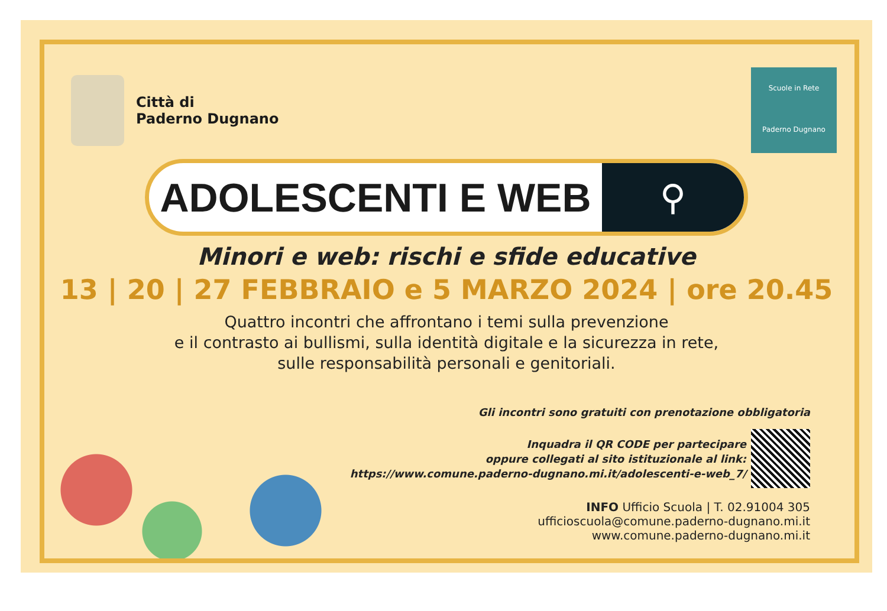Città di
Paderno Dugnano
Scuole in Rete
Paderno Dugnano
ADOLESCENTI E WEB ⚲
Minori e web: rischi e sfide educative
13 | 20 | 27 FEBBRAIO e 5 MARZO 2024 | ore 20.45
Quattro incontri che affrontano i temi sulla prevenzione
e il contrasto ai bullismi, sulla identità digitale e la sicurezza in rete,
sulle responsabilità personali e genitoriali.
Gli incontri sono gratuiti con prenotazione obbligatoria
Inquadra il QR CODE per partecipare
oppure collegati al sito istituzionale al link:
https://www.comune.paderno-dugnano.mi.it/adolescenti-e-web_7/
INFO Ufficio Scuola | T. 02.91004 305
ufficioscuola@comune.paderno-dugnano.mi.it
www.comune.paderno-dugnano.mi.it